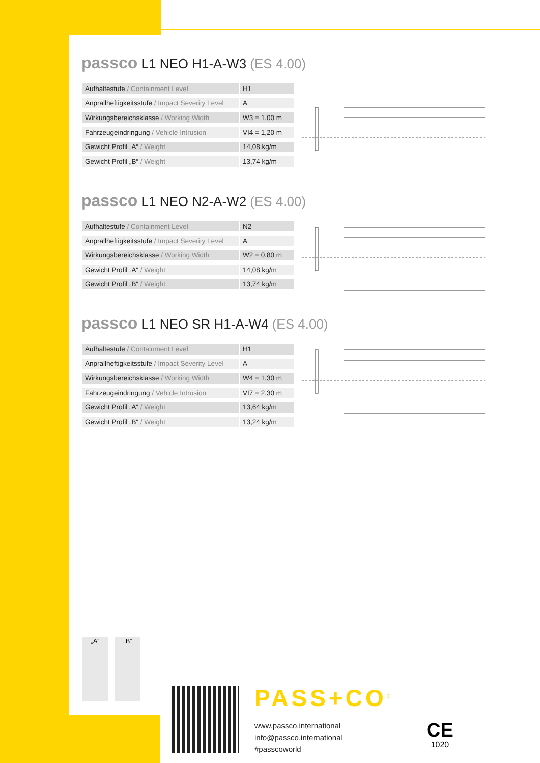passco L1 NEO H1-A-W3 (ES 4.00)
| Aufhaltestufe / Containment Level | H1 |
| Anprallheftigkeitsstufe / Impact Severity Level | A |
| Wirkungsbereichsklasse / Working Width | W3 = 1,00 m |
| Fahrzeugeindringung / Vehicle Intrusion | VI4 = 1,20 m |
| Gewicht Profil „A“ / Weight | 14,08 kg/m |
| Gewicht Profil „B“ / Weight | 13,74 kg/m |
passco L1 NEO N2-A-W2 (ES 4.00)
| Aufhaltestufe / Containment Level | N2 |
| Anprallheftigkeitsstufe / Impact Severity Level | A |
| Wirkungsbereichsklasse / Working Width | W2 = 0,80 m |
| Gewicht Profil „A“ / Weight | 14,08 kg/m |
| Gewicht Profil „B“ / Weight | 13,74 kg/m |
passco L1 NEO SR H1-A-W4 (ES 4.00)
| Aufhaltestufe / Containment Level | H1 |
| Anprallheftigkeitsstufe / Impact Severity Level | A |
| Wirkungsbereichsklasse / Working Width | W4 = 1,30 m |
| Fahrzeugeindringung / Vehicle Intrusion | VI7 = 2,30 m |
| Gewicht Profil „A“ / Weight | 13,64 kg/m |
| Gewicht Profil „B“ / Weight | 13,24 kg/m |
„A“ „B“
PASS+CO<sup>®</sup>
www.passco.international
info@passco.international
#passcoworld
CE
1020